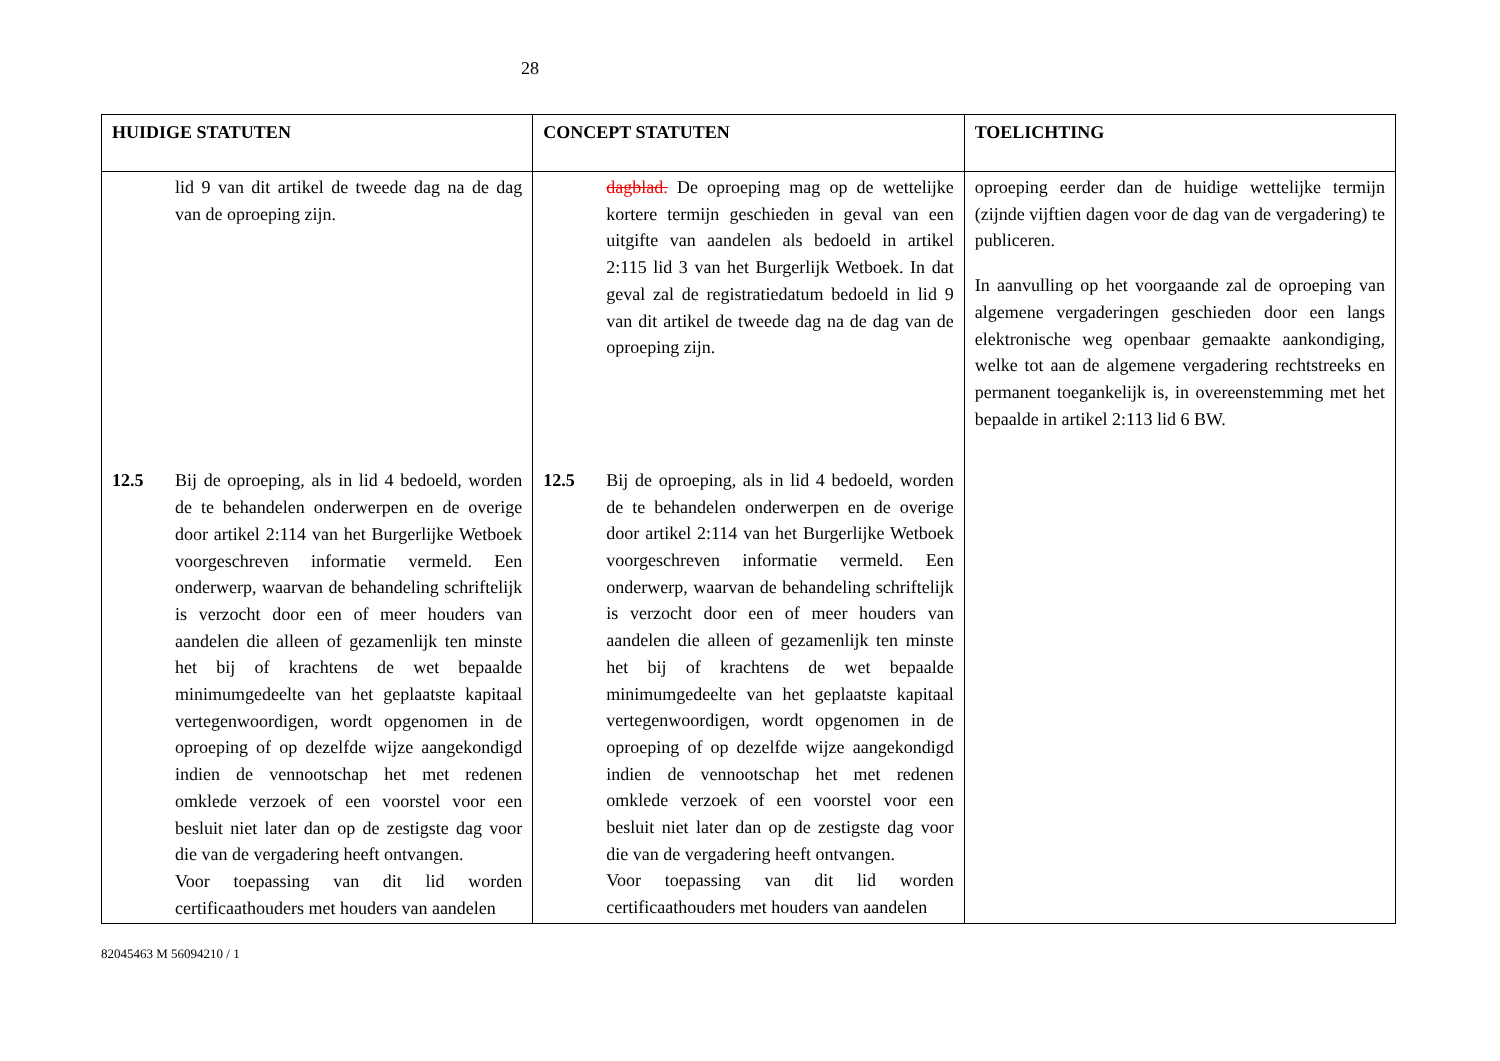28
| HUIDIGE STATUTEN | CONCEPT STATUTEN | TOELICHTING |
| --- | --- | --- |
| lid 9 van dit artikel de tweede dag na de dag van de oproeping zijn. 12.5 Bij de oproeping, als in lid 4 bedoeld, worden de te behandelen onderwerpen en de overige door artikel 2:114 van het Burgerlijke Wetboek voorgeschreven informatie vermeld. Een onderwerp, waarvan de behandeling schriftelijk is verzocht door een of meer houders van aandelen die alleen of gezamenlijk ten minste het bij of krachtens de wet bepaalde minimumgedeelte van het geplaatste kapitaal vertegenwoordigen, wordt opgenomen in de oproeping of op dezelfde wijze aangekondigd indien de vennootschap het met redenen omklede verzoek of een voorstel voor een besluit niet later dan op de zestigste dag voor die van de vergadering heeft ontvangen. Voor toepassing van dit lid worden certificaathouders met houders van aandelen | dagblad. De oproeping mag op de wettelijke kortere termijn geschieden in geval van een uitgifte van aandelen als bedoeld in artikel 2:115 lid 3 van het Burgerlijk Wetboek. In dat geval zal de registratiedatum bedoeld in lid 9 van dit artikel de tweede dag na de dag van de oproeping zijn. 12.5 Bij de oproeping, als in lid 4 bedoeld, worden de te behandelen onderwerpen en de overige door artikel 2:114 van het Burgerlijke Wetboek voorgeschreven informatie vermeld. Een onderwerp, waarvan de behandeling schriftelijk is verzocht door een of meer houders van aandelen die alleen of gezamenlijk ten minste het bij of krachtens de wet bepaalde minimumgedeelte van het geplaatste kapitaal vertegenwoordigen, wordt opgenomen in de oproeping of op dezelfde wijze aangekondigd indien de vennootschap het met redenen omklede verzoek of een voorstel voor een besluit niet later dan op de zestigste dag voor die van de vergadering heeft ontvangen. Voor toepassing van dit lid worden certificaathouders met houders van aandelen | oproeping eerder dan de huidige wettelijke termijn (zijnde vijftien dagen voor de dag van de vergadering) te publiceren. In aanvulling op het voorgaande zal de oproeping van algemene vergaderingen geschieden door een langs elektronische weg openbaar gemaakte aankondiging, welke tot aan de algemene vergadering rechtstreeks en permanent toegankelijk is, in overeenstemming met het bepaalde in artikel 2:113 lid 6 BW. |
82045463 M 56094210 / 1